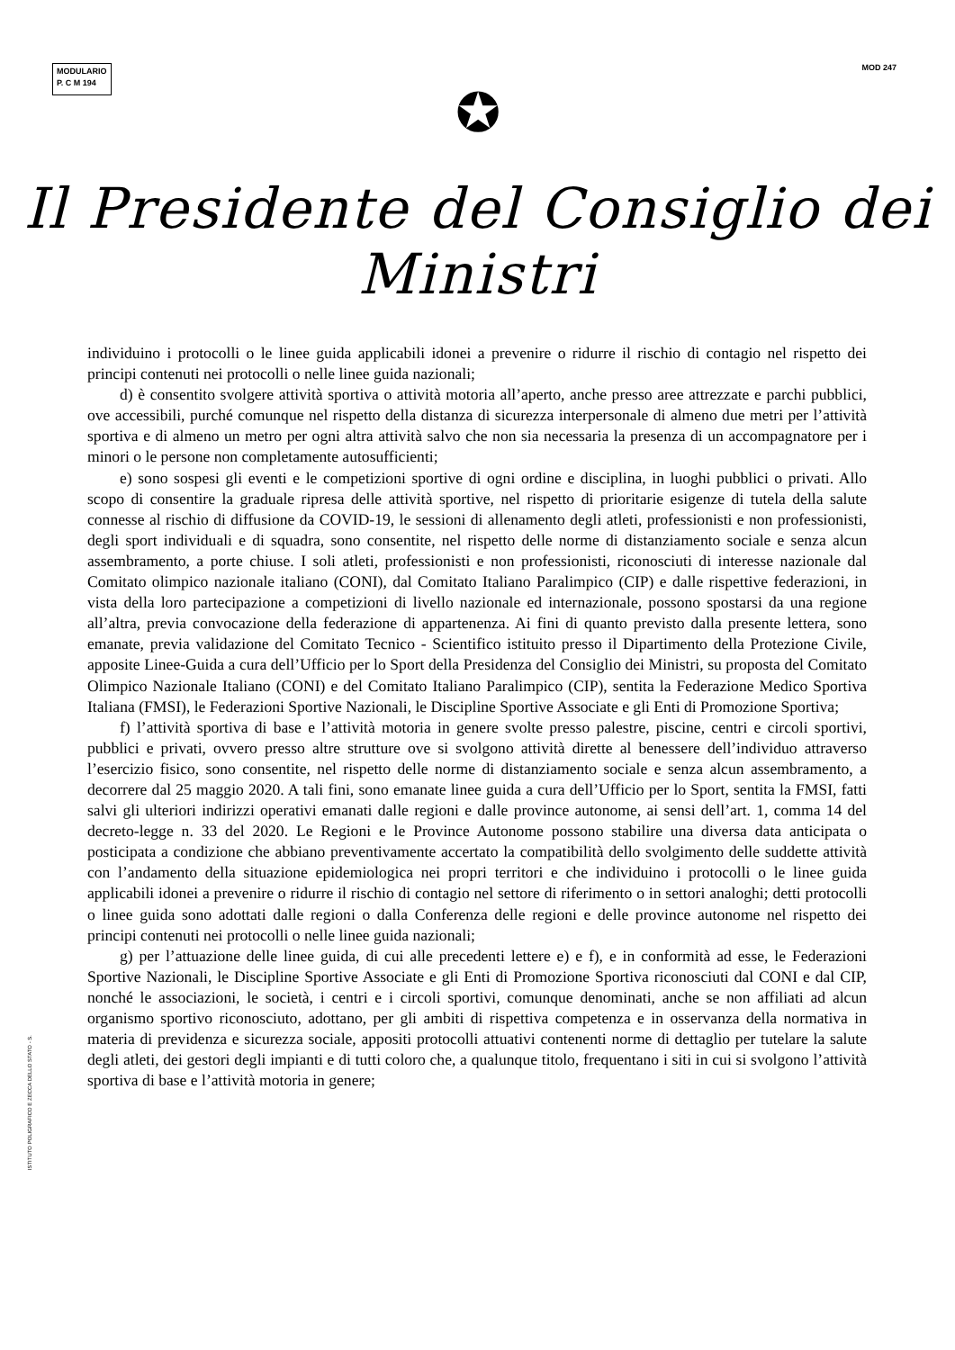MODULARIO
P. C M 194
MOD 247
✪
Il Presidente del Consiglio dei Ministri
individuino i protocolli o le linee guida applicabili idonei a prevenire o ridurre il rischio di contagio nel rispetto dei principi contenuti nei protocolli o nelle linee guida nazionali;
d) è consentito svolgere attività sportiva o attività motoria all’aperto, anche presso aree attrezzate e parchi pubblici, ove accessibili, purché comunque nel rispetto della distanza di sicurezza interpersonale di almeno due metri per l’attività sportiva e di almeno un metro per ogni altra attività salvo che non sia necessaria la presenza di un accompagnatore per i minori o le persone non completamente autosufficienti;
e) sono sospesi gli eventi e le competizioni sportive di ogni ordine e disciplina, in luoghi pubblici o privati. Allo scopo di consentire la graduale ripresa delle attività sportive, nel rispetto di prioritarie esigenze di tutela della salute connesse al rischio di diffusione da COVID-19, le sessioni di allenamento degli atleti, professionisti e non professionisti, degli sport individuali e di squadra, sono consentite, nel rispetto delle norme di distanziamento sociale e senza alcun assembramento, a porte chiuse. I soli atleti, professionisti e non professionisti, riconosciuti di interesse nazionale dal Comitato olimpico nazionale italiano (CONI), dal Comitato Italiano Paralimpico (CIP) e dalle rispettive federazioni, in vista della loro partecipazione a competizioni di livello nazionale ed internazionale, possono spostarsi da una regione all’altra, previa convocazione della federazione di appartenenza. Ai fini di quanto previsto dalla presente lettera, sono emanate, previa validazione del Comitato Tecnico - Scientifico istituito presso il Dipartimento della Protezione Civile, apposite Linee-Guida a cura dell’Ufficio per lo Sport della Presidenza del Consiglio dei Ministri, su proposta del Comitato Olimpico Nazionale Italiano (CONI) e del Comitato Italiano Paralimpico (CIP), sentita la Federazione Medico Sportiva Italiana (FMSI), le Federazioni Sportive Nazionali, le Discipline Sportive Associate e gli Enti di Promozione Sportiva;
f) l’attività sportiva di base e l’attività motoria in genere svolte presso palestre, piscine, centri e circoli sportivi, pubblici e privati, ovvero presso altre strutture ove si svolgono attività dirette al benessere dell’individuo attraverso l’esercizio fisico, sono consentite, nel rispetto delle norme di distanziamento sociale e senza alcun assembramento, a decorrere dal 25 maggio 2020. A tali fini, sono emanate linee guida a cura dell’Ufficio per lo Sport, sentita la FMSI, fatti salvi gli ulteriori indirizzi operativi emanati dalle regioni e dalle province autonome, ai sensi dell’art. 1, comma 14 del decreto-legge n. 33 del 2020. Le Regioni e le Province Autonome possono stabilire una diversa data anticipata o posticipata a condizione che abbiano preventivamente accertato la compatibilità dello svolgimento delle suddette attività con l’andamento della situazione epidemiologica nei propri territori e che individuino i protocolli o le linee guida applicabili idonei a prevenire o ridurre il rischio di contagio nel settore di riferimento o in settori analoghi; detti protocolli o linee guida sono adottati dalle regioni o dalla Conferenza delle regioni e delle province autonome nel rispetto dei principi contenuti nei protocolli o nelle linee guida nazionali;
g) per l’attuazione delle linee guida, di cui alle precedenti lettere e) e f), e in conformità ad esse, le Federazioni Sportive Nazionali, le Discipline Sportive Associate e gli Enti di Promozione Sportiva riconosciuti dal CONI e dal CIP, nonché le associazioni, le società, i centri e i circoli sportivi, comunque denominati, anche se non affiliati ad alcun organismo sportivo riconosciuto, adottano, per gli ambiti di rispettiva competenza e in osservanza della normativa in materia di previdenza e sicurezza sociale, appositi protocolli attuativi contenenti norme di dettaglio per tutelare la salute degli atleti, dei gestori degli impianti e di tutti coloro che, a qualunque titolo, frequentano i siti in cui si svolgono l’attività sportiva di base e l’attività motoria in genere;
ISTITUTO POLIGRAFICO E ZECCA DELLO STATO - S.